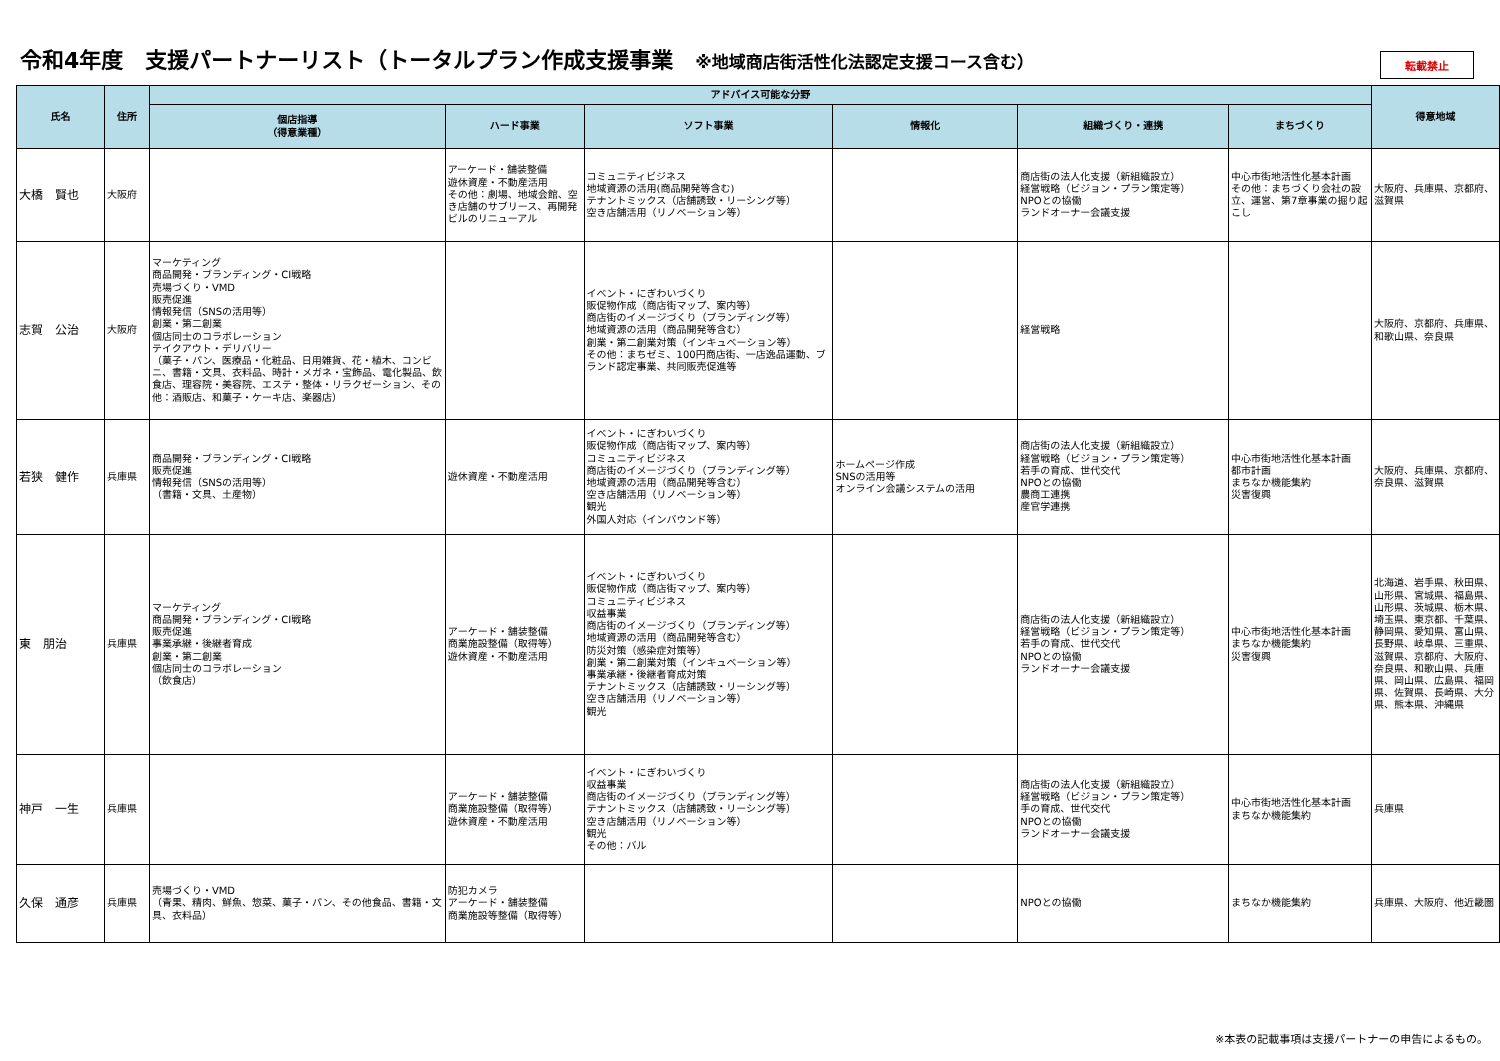令和4年度　支援パートナーリスト（トータルプラン作成支援事業　※地域商店街活性化法認定支援コース含む）
転載禁止
| 氏名 | 住所 | アドバイス可能な分野 | | | | | | 得意地域 |
| --- | --- | --- | --- | --- | --- | --- | --- | --- |
| | | 個店指導 （得意業種） | ハード事業 | ソフト事業 | 情報化 | 組織づくり・連携 | まちづくり | |
| 大橋 賢也 | 大阪府 | | アーケード・舗装整備 遊休資産・不動産活用 その他：劇場、地域会館、空き店舗のサブリース、再開発ビルのリニューアル | コミュニティビジネス 地域資源の活用(商品開発等含む) テナントミックス（店舗誘致・リーシング等） 空き店舗活用（リノベーション等） | | 商店街の法人化支援（新組織設立） 経営戦略（ビジョン・プラン策定等） NPOとの協働 ランドオーナー会議支援 | 中心市街地活性化基本計画 その他：まちづくり会社の設立、運営、第7章事業の掘り起こし | 大阪府、兵庫県、京都府、滋賀県 |
| 志賀 公治 | 大阪府 | マーケティング 商品開発・ブランディング・CI戦略 売場づくり・VMD 販売促進 情報発信（SNSの活用等） 創業・第二創業 個店同士のコラボレーション テイクアウト・デリバリー （菓子・パン、医療品・化粧品、日用雑貨、花・植木、コンビニ、書籍・文具、衣料品、時計・メガネ・宝飾品、電化製品、飲食店、理容院・美容院、エステ・整体・リラクゼーション、その他：酒販店、和菓子・ケーキ店、楽器店） | | イベント・にぎわいづくり 販促物作成（商店街マップ、案内等） 商店街のイメージづくり（ブランディング等） 地域資源の活用（商品開発等含む） 創業・第二創業対策（インキュベーション等） その他：まちゼミ、100円商店街、一店逸品運動、ブランド認定事業、共同販売促進等 | | 経営戦略 | | 大阪府、京都府、兵庫県、和歌山県、奈良県 |
| 若狭 健作 | 兵庫県 | 商品開発・ブランディング・CI戦略 販売促進 情報発信（SNSの活用等） （書籍・文具、土産物） | 遊休資産・不動産活用 | イベント・にぎわいづくり 販促物作成（商店街マップ、案内等） コミュニティビジネス 商店街のイメージづくり（ブランディング等） 地域資源の活用（商品開発等含む） 空き店舗活用（リノベーション等） 観光 外国人対応（インバウンド等） | ホームページ作成 SNSの活用等 オンライン会議システムの活用 | 商店街の法人化支援（新組織設立） 経営戦略（ビジョン・プラン策定等） 若手の育成、世代交代 NPOとの協働 農商工連携 産官学連携 | 中心市街地活性化基本計画 都市計画 まちなか機能集約 災害復興 | 大阪府、兵庫県、京都府、奈良県、滋賀県 |
| 東 朋治 | 兵庫県 | マーケティング 商品開発・ブランディング・CI戦略 販売促進 事業承継・後継者育成 創業・第二創業 個店同士のコラボレーション （飲食店） | アーケード・舗装整備 商業施設整備（取得等） 遊休資産・不動産活用 | イベント・にぎわいづくり 販促物作成（商店街マップ、案内等） コミュニティビジネス 収益事業 商店街のイメージづくり（ブランディング等） 地域資源の活用（商品開発等含む） 防災対策（感染症対策等） 創業・第二創業対策（インキュベーション等） 事業承継・後継者育成対策 テナントミックス（店舗誘致・リーシング等） 空き店舗活用（リノベーション等） 観光 | | 商店街の法人化支援（新組織設立） 経営戦略（ビジョン・プラン策定等） 若手の育成、世代交代 NPOとの協働 ランドオーナー会議支援 | 中心市街地活性化基本計画 まちなか機能集約 災害復興 | 北海道、岩手県、秋田県、山形県、宮城県、福島県、山形県、茨城県、栃木県、埼玉県、東京都、千葉県、静岡県、愛知県、富山県、長野県、岐阜県、三重県、滋賀県、京都府、大阪府、奈良県、和歌山県、兵庫県、岡山県、広島県、福岡県、佐賀県、長崎県、大分県、熊本県、沖縄県 |
| 神戸 一生 | 兵庫県 | | アーケード・舗装整備 商業施設整備（取得等） 遊休資産・不動産活用 | イベント・にぎわいづくり 収益事業 商店街のイメージづくり（ブランディング等） テナントミックス（店舗誘致・リーシング等） 空き店舗活用（リノベーション等） 観光 その他：バル | | 商店街の法人化支援（新組織設立） 経営戦略（ビジョン・プラン策定等） 手の育成、世代交代 NPOとの協働 ランドオーナー会議支援 | 中心市街地活性化基本計画 まちなか機能集約 | 兵庫県 |
| 久保 通彦 | 兵庫県 | 売場づくり・VMD （青果、精肉、鮮魚、惣菜、菓子・パン、その他食品、書籍・文具、衣料品） | 防犯カメラ アーケード・舗装整備 商業施設等整備（取得等） | | | NPOとの協働 | まちなか機能集約 | 兵庫県、大阪府、他近畿圏 |
※本表の記載事項は支援パートナーの申告によるもの。